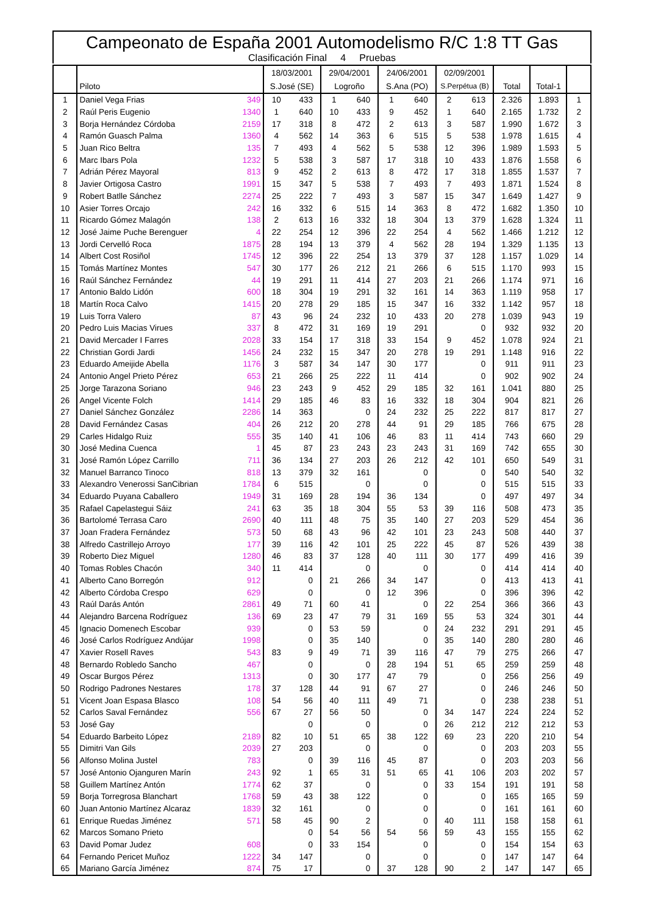Campeonato de España 2001 Automodelismo R/C 1:8 TT Gas
Clasificación Final 4 Pruebas
| | | | 18/03/2001 | | 29/04/2001 | | 24/06/2001 | | 02/09/2001 | | | | |
| --- | --- | --- | --- | --- | --- | --- | --- | --- | --- | --- | --- | --- | --- |
| | Piloto | | S.José (SE) | | Logroño | | S.Ana (PO) | | S.Perpétua (B) | | Total | Total-1 | |
| 1 | Daniel Vega Frias | 349 | 10 | 433 | 1 | 640 | 1 | 640 | 2 | 613 | 2.326 | 1.893 | 1 |
| 2 | Raúl Peris Eugenio | 1340 | 1 | 640 | 10 | 433 | 9 | 452 | 1 | 640 | 2.165 | 1.732 | 2 |
| 3 | Borja Hernández Córdoba | 2159 | 17 | 318 | 8 | 472 | 2 | 613 | 3 | 587 | 1.990 | 1.672 | 3 |
| 4 | Ramón Guasch Palma | 1360 | 4 | 562 | 14 | 363 | 6 | 515 | 5 | 538 | 1.978 | 1.615 | 4 |
| 5 | Juan Rico Beltra | 135 | 7 | 493 | 4 | 562 | 5 | 538 | 12 | 396 | 1.989 | 1.593 | 5 |
| 6 | Marc Ibars Pola | 1232 | 5 | 538 | 3 | 587 | 17 | 318 | 10 | 433 | 1.876 | 1.558 | 6 |
| 7 | Adrián Pérez Mayoral | 813 | 9 | 452 | 2 | 613 | 8 | 472 | 17 | 318 | 1.855 | 1.537 | 7 |
| 8 | Javier Ortigosa Castro | 1991 | 15 | 347 | 5 | 538 | 7 | 493 | 7 | 493 | 1.871 | 1.524 | 8 |
| 9 | Robert Batlle Sánchez | 2274 | 25 | 222 | 7 | 493 | 3 | 587 | 15 | 347 | 1.649 | 1.427 | 9 |
| 10 | Asier Torres Orcajo | 242 | 16 | 332 | 6 | 515 | 14 | 363 | 8 | 472 | 1.682 | 1.350 | 10 |
| 11 | Ricardo Gómez Malagón | 138 | 2 | 613 | 16 | 332 | 18 | 304 | 13 | 379 | 1.628 | 1.324 | 11 |
| 12 | José Jaime Puche Berenguer | 4 | 22 | 254 | 12 | 396 | 22 | 254 | 4 | 562 | 1.466 | 1.212 | 12 |
| 13 | Jordi Cervelló Roca | 1875 | 28 | 194 | 13 | 379 | 4 | 562 | 28 | 194 | 1.329 | 1.135 | 13 |
| 14 | Albert Cost Rosiñol | 1745 | 12 | 396 | 22 | 254 | 13 | 379 | 37 | 128 | 1.157 | 1.029 | 14 |
| 15 | Tomás Martínez Montes | 547 | 30 | 177 | 26 | 212 | 21 | 266 | 6 | 515 | 1.170 | 993 | 15 |
| 16 | Raúl Sánchez Fernández | 44 | 19 | 291 | 11 | 414 | 27 | 203 | 21 | 266 | 1.174 | 971 | 16 |
| 17 | Antonio Baldo Lidón | 600 | 18 | 304 | 19 | 291 | 32 | 161 | 14 | 363 | 1.119 | 958 | 17 |
| 18 | Martín Roca Calvo | 1415 | 20 | 278 | 29 | 185 | 15 | 347 | 16 | 332 | 1.142 | 957 | 18 |
| 19 | Luis Torra Valero | 87 | 43 | 96 | 24 | 232 | 10 | 433 | 20 | 278 | 1.039 | 943 | 19 |
| 20 | Pedro Luis Macias Virues | 337 | 8 | 472 | 31 | 169 | 19 | 291 | | 0 | 932 | 932 | 20 |
| 21 | David Mercader I Farres | 2028 | 33 | 154 | 17 | 318 | 33 | 154 | 9 | 452 | 1.078 | 924 | 21 |
| 22 | Christian Gordi Jardi | 1456 | 24 | 232 | 15 | 347 | 20 | 278 | 19 | 291 | 1.148 | 916 | 22 |
| 23 | Eduardo Ameijide Abella | 1176 | 3 | 587 | 34 | 147 | 30 | 177 | | 0 | 911 | 911 | 23 |
| 24 | Antonio Angel Prieto Pérez | 653 | 21 | 266 | 25 | 222 | 11 | 414 | | 0 | 902 | 902 | 24 |
| 25 | Jorge Tarazona Soriano | 946 | 23 | 243 | 9 | 452 | 29 | 185 | 32 | 161 | 1.041 | 880 | 25 |
| 26 | Angel Vicente Folch | 1414 | 29 | 185 | 46 | 83 | 16 | 332 | 18 | 304 | 904 | 821 | 26 |
| 27 | Daniel Sánchez González | 2286 | 14 | 363 | | 0 | 24 | 232 | 25 | 222 | 817 | 817 | 27 |
| 28 | David Fernández Casas | 404 | 26 | 212 | 20 | 278 | 44 | 91 | 29 | 185 | 766 | 675 | 28 |
| 29 | Carles Hidalgo Ruiz | 555 | 35 | 140 | 41 | 106 | 46 | 83 | 11 | 414 | 743 | 660 | 29 |
| 30 | José Medina Cuenca | 1 | 45 | 87 | 23 | 243 | 23 | 243 | 31 | 169 | 742 | 655 | 30 |
| 31 | José Ramón López Carrillo | 711 | 36 | 134 | 27 | 203 | 26 | 212 | 42 | 101 | 650 | 549 | 31 |
| 32 | Manuel Barranco Tinoco | 818 | 13 | 379 | 32 | 161 | | 0 | | 0 | 540 | 540 | 32 |
| 33 | Alexandro Venerossi SanCibrian | 1784 | 6 | 515 | | 0 | | 0 | | 0 | 515 | 515 | 33 |
| 34 | Eduardo Puyana Caballero | 1949 | 31 | 169 | 28 | 194 | 36 | 134 | | 0 | 497 | 497 | 34 |
| 35 | Rafael Capelastegui Sáiz | 241 | 63 | 35 | 18 | 304 | 55 | 53 | 39 | 116 | 508 | 473 | 35 |
| 36 | Bartolomé Terrasa Caro | 2690 | 40 | 111 | 48 | 75 | 35 | 140 | 27 | 203 | 529 | 454 | 36 |
| 37 | Joan Fradera Fernández | 573 | 50 | 68 | 43 | 96 | 42 | 101 | 23 | 243 | 508 | 440 | 37 |
| 38 | Alfredo Castrillejo Arroyo | 177 | 39 | 116 | 42 | 101 | 25 | 222 | 45 | 87 | 526 | 439 | 38 |
| 39 | Roberto Diez Miguel | 1280 | 46 | 83 | 37 | 128 | 40 | 111 | 30 | 177 | 499 | 416 | 39 |
| 40 | Tomas Robles Chacón | 340 | 11 | 414 | | 0 | | 0 | | 0 | 414 | 414 | 40 |
| 41 | Alberto Cano Borregón | 912 | | 0 | 21 | 266 | 34 | 147 | | 0 | 413 | 413 | 41 |
| 42 | Alberto Córdoba Crespo | 629 | | 0 | | 0 | 12 | 396 | | 0 | 396 | 396 | 42 |
| 43 | Raúl Darás Antón | 2861 | 49 | 71 | 60 | 41 | | 0 | 22 | 254 | 366 | 366 | 43 |
| 44 | Alejandro Barcena Rodríguez | 136 | 69 | 23 | 47 | 79 | 31 | 169 | 55 | 53 | 324 | 301 | 44 |
| 45 | Ignacio Domenech Escobar | 939 | | 0 | 53 | 59 | | 0 | 24 | 232 | 291 | 291 | 45 |
| 46 | José Carlos Rodríguez Andújar | 1998 | | 0 | 35 | 140 | | 0 | 35 | 140 | 280 | 280 | 46 |
| 47 | Xavier Rosell Raves | 543 | 83 | 9 | 49 | 71 | 39 | 116 | 47 | 79 | 275 | 266 | 47 |
| 48 | Bernardo Robledo Sancho | 467 | | 0 | | 0 | 28 | 194 | 51 | 65 | 259 | 259 | 48 |
| 49 | Oscar Burgos Pérez | 1313 | | 0 | 30 | 177 | 47 | 79 | | 0 | 256 | 256 | 49 |
| 50 | Rodrigo Padrones Nestares | 178 | 37 | 128 | 44 | 91 | 67 | 27 | | 0 | 246 | 246 | 50 |
| 51 | Vicent Joan Espasa Blasco | 108 | 54 | 56 | 40 | 111 | 49 | 71 | | 0 | 238 | 238 | 51 |
| 52 | Carlos Saval Fernández | 556 | 67 | 27 | 56 | 50 | | 0 | 34 | 147 | 224 | 224 | 52 |
| 53 | José Gay | | | 0 | | 0 | | 0 | 26 | 212 | 212 | 212 | 53 |
| 54 | Eduardo Barbeito López | 2189 | 82 | 10 | 51 | 65 | 38 | 122 | 69 | 23 | 220 | 210 | 54 |
| 55 | Dimitri Van Gils | 2039 | 27 | 203 | | 0 | | 0 | | 0 | 203 | 203 | 55 |
| 56 | Alfonso Molina Justel | 783 | | 0 | 39 | 116 | 45 | 87 | | 0 | 203 | 203 | 56 |
| 57 | José Antonio Ojanguren Marín | 243 | 92 | 1 | 65 | 31 | 51 | 65 | 41 | 106 | 203 | 202 | 57 |
| 58 | Guillem Martínez Antón | 1774 | 62 | 37 | | 0 | | 0 | 33 | 154 | 191 | 191 | 58 |
| 59 | Borja Torregrosa Blanchart | 1768 | 59 | 43 | 38 | 122 | | 0 | | 0 | 165 | 165 | 59 |
| 60 | Juan Antonio Martínez Alcaraz | 1839 | 32 | 161 | | 0 | | 0 | | 0 | 161 | 161 | 60 |
| 61 | Enrique Ruedas Jiménez | 571 | 58 | 45 | 90 | 2 | | 0 | 40 | 111 | 158 | 158 | 61 |
| 62 | Marcos Somano Prieto | | | 0 | 54 | 56 | 54 | 56 | 59 | 43 | 155 | 155 | 62 |
| 63 | David Pomar Judez | 608 | | 0 | 33 | 154 | | 0 | | 0 | 154 | 154 | 63 |
| 64 | Fernando Pericet Muñoz | 1222 | 34 | 147 | | 0 | | 0 | | 0 | 147 | 147 | 64 |
| 65 | Mariano García Jiménez | 874 | 75 | 17 | | 0 | 37 | 128 | 90 | 2 | 147 | 147 | 65 |